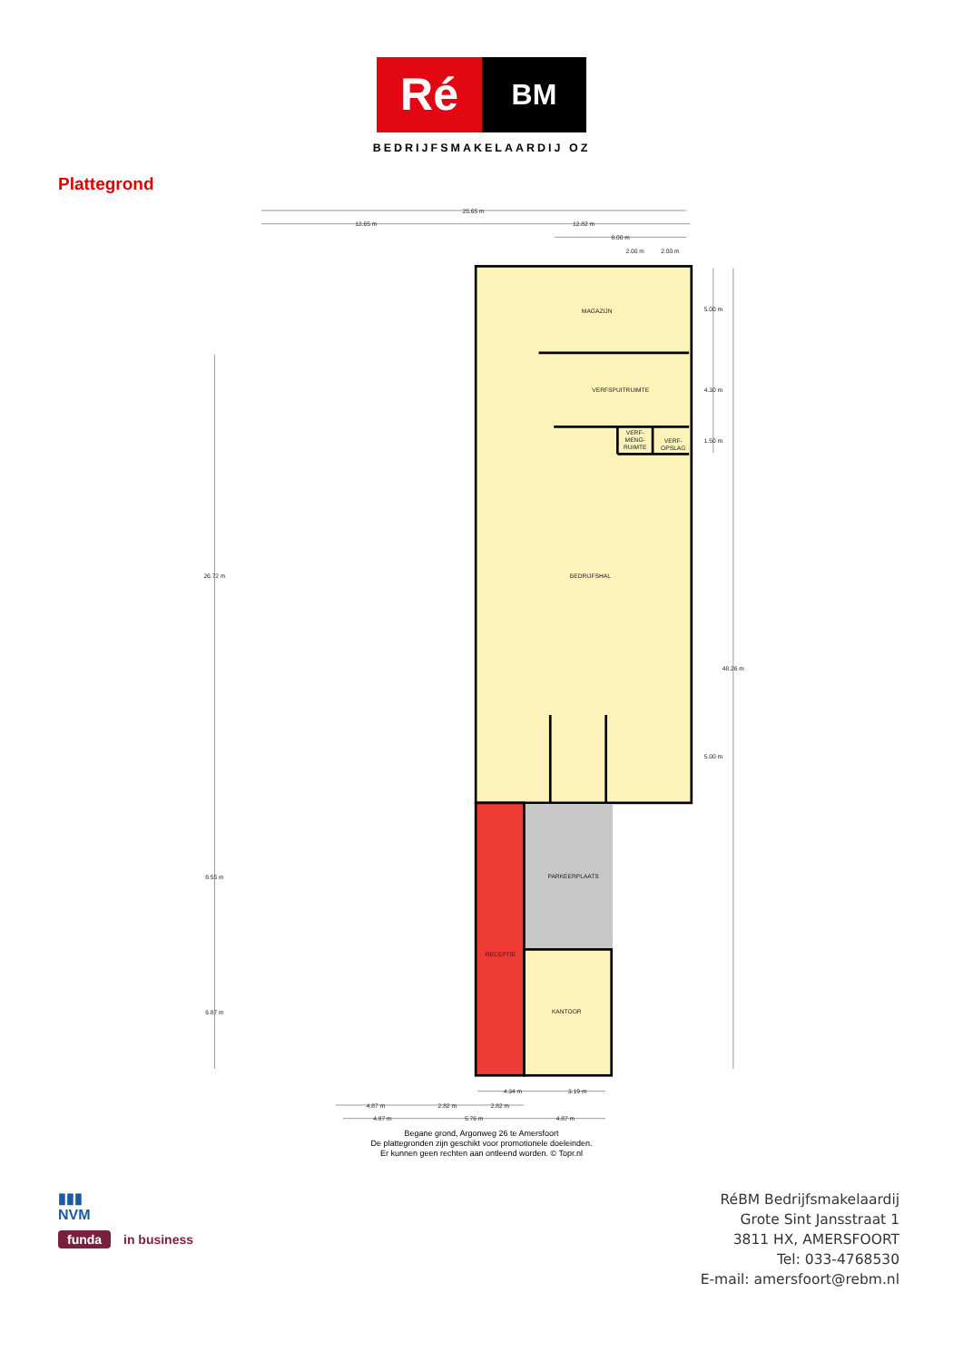Ré
BM
BEDRIJFSMAKELAARDIJ OZ
Plattegrond
25.65 m
12.65 m
12.82 m
8.00 m
2.00 m
2.00 m
MAGAZIJN
VERFSPUITRUIMTE
VERF-
MENG-
RUIMTE
VERF-
OPSLAG
BEDRIJFSHAL
PARKEERPLAATS
RECEPTIE
KANTOOR
5.00 m
4.30 m
1.50 m
5.00 m
48.26 m
26.72 m
8.55 m
6.87 m
4.34 m
3.19 m
4.87 m
2.82 m
2.82 m
4.87 m
5.76 m
4.87 m
Begane grond, Argonweg 26 te Amersfoort
De plattegronden zijn geschikt voor promotionele doeleinden.
Er kunnen geen rechten aan ontleend worden. © Topr.nl
▮▮▮
NVM
funda in business
RéBM Bedrijfsmakelaardij
Grote Sint Jansstraat 1
3811 HX, AMERSFOORT
Tel: 033-4768530
E-mail: amersfoort@rebm.nl